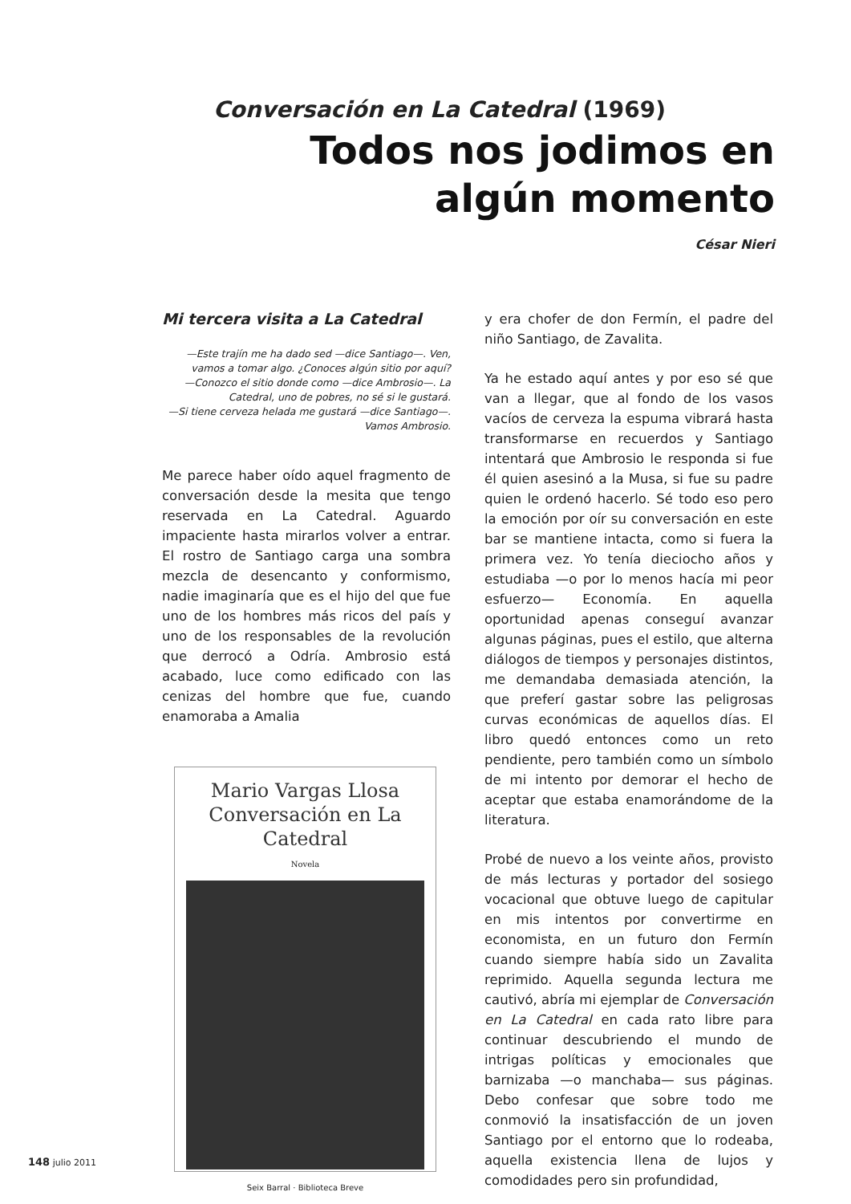Conversación en La Catedral (1969)
Todos nos jodimos en algún momento
César Nieri
Mi tercera visita a La Catedral
—Este trajín me ha dado sed —dice Santiago—. Ven, vamos a tomar algo. ¿Conoces algún sitio por aquí?
—Conozco el sitio donde como —dice Ambrosio—. La Catedral, uno de pobres, no sé si le gustará.
—Si tiene cerveza helada me gustará —dice Santiago—. Vamos Ambrosio.
Me parece haber oído aquel fragmento de conversación desde la mesita que tengo reservada en La Catedral. Aguardo impaciente hasta mirarlos volver a entrar. El rostro de Santiago carga una sombra mezcla de desencanto y conformismo, nadie imaginaría que es el hijo del que fue uno de los hombres más ricos del país y uno de los responsables de la revolución que derrocó a Odría. Ambrosio está acabado, luce como edificado con las cenizas del hombre que fue, cuando enamoraba a Amalia
Mario Vargas Llosa
Conversación en La Catedral
Novela
Seix Barral · Biblioteca Breve
y era chofer de don Fermín, el padre del niño Santiago, de Zavalita.
Ya he estado aquí antes y por eso sé que van a llegar, que al fondo de los vasos vacíos de cerveza la espuma vibrará hasta transformarse en recuerdos y Santiago intentará que Ambrosio le responda si fue él quien asesinó a la Musa, si fue su padre quien le ordenó hacerlo. Sé todo eso pero la emoción por oír su conversación en este bar se mantiene intacta, como si fuera la primera vez. Yo tenía dieciocho años y estudiaba —o por lo menos hacía mi peor esfuerzo— Economía. En aquella oportunidad apenas conseguí avanzar algunas páginas, pues el estilo, que alterna diálogos de tiempos y personajes distintos, me demandaba demasiada atención, la que preferí gastar sobre las peligrosas curvas económicas de aquellos días. El libro quedó entonces como un reto pendiente, pero también como un símbolo de mi intento por demorar el hecho de aceptar que estaba enamorándome de la literatura.
Probé de nuevo a los veinte años, provisto de más lecturas y portador del sosiego vocacional que obtuve luego de capitular en mis intentos por convertirme en economista, en un futuro don Fermín cuando siempre había sido un Zavalita reprimido. Aquella segunda lectura me cautivó, abría mi ejemplar de Conversación en La Catedral en cada rato libre para continuar descubriendo el mundo de intrigas políticas y emocionales que barnizaba —o manchaba— sus páginas. Debo confesar que sobre todo me conmovió la insatisfacción de un joven Santiago por el entorno que lo rodeaba, aquella existencia llena de lujos y comodidades pero sin profundidad,
148 julio 2011